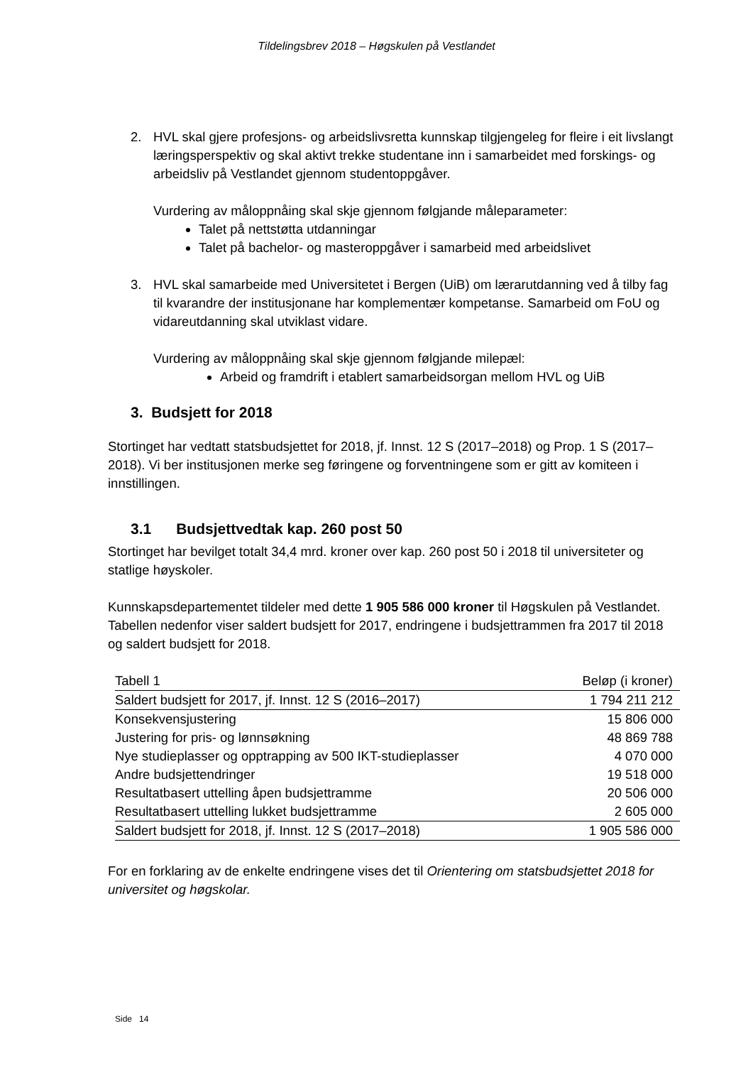Tildelingsbrev 2018 – Høgskulen på Vestlandet
2. HVL skal gjere profesjons- og arbeidslivsretta kunnskap tilgjengeleg for fleire i eit livslangt læringsperspektiv og skal aktivt trekke studentane inn i samarbeidet med forskings- og arbeidsliv på Vestlandet gjennom studentoppgåver.
Vurdering av måloppnåing skal skje gjennom følgjande måleparameter:
Talet på nettstøtta utdanningar
Talet på bachelor- og masteroppgåver i samarbeid med arbeidslivet
3. HVL skal samarbeide med Universitetet i Bergen (UiB) om lærarutdanning ved å tilby fag til kvarandre der institusjonane har komplementær kompetanse. Samarbeid om FoU og vidareutdanning skal utviklast vidare.
Vurdering av måloppnåing skal skje gjennom følgjande milepæl:
Arbeid og framdrift i etablert samarbeidsorgan mellom HVL og UiB
3. Budsjett for 2018
Stortinget har vedtatt statsbudsjettet for 2018, jf. Innst. 12 S (2017–2018) og Prop. 1 S (2017–2018). Vi ber institusjonen merke seg føringene og forventningene som er gitt av komiteen i innstillingen.
3.1 Budsjettvedtak kap. 260 post 50
Stortinget har bevilget totalt 34,4 mrd. kroner over kap. 260 post 50 i 2018 til universiteter og statlige høyskoler.
Kunnskapsdepartementet tildeler med dette 1 905 586 000 kroner til Høgskulen på Vestlandet. Tabellen nedenfor viser saldert budsjett for 2017, endringene i budsjettrammen fra 2017 til 2018 og saldert budsjett for 2018.
| Tabell 1 | Beløp (i kroner) |
| Saldert budsjett for 2017, jf. Innst. 12 S (2016–2017) | 1 794 211 212 |
| Konsekvensjustering | 15 806 000 |
| Justering for pris- og lønnsøkning | 48 869 788 |
| Nye studieplasser og opptrapping av 500 IKT-studieplasser | 4 070 000 |
| Andre budsjettendringer | 19 518 000 |
| Resultatbasert uttelling åpen budsjettramme | 20 506 000 |
| Resultatbasert uttelling lukket budsjettramme | 2 605 000 |
| Saldert budsjett for 2018, jf. Innst. 12 S (2017–2018) | 1 905 586 000 |
For en forklaring av de enkelte endringene vises det til Orientering om statsbudsjettet 2018 for universitet og høgskolar.
Side 14